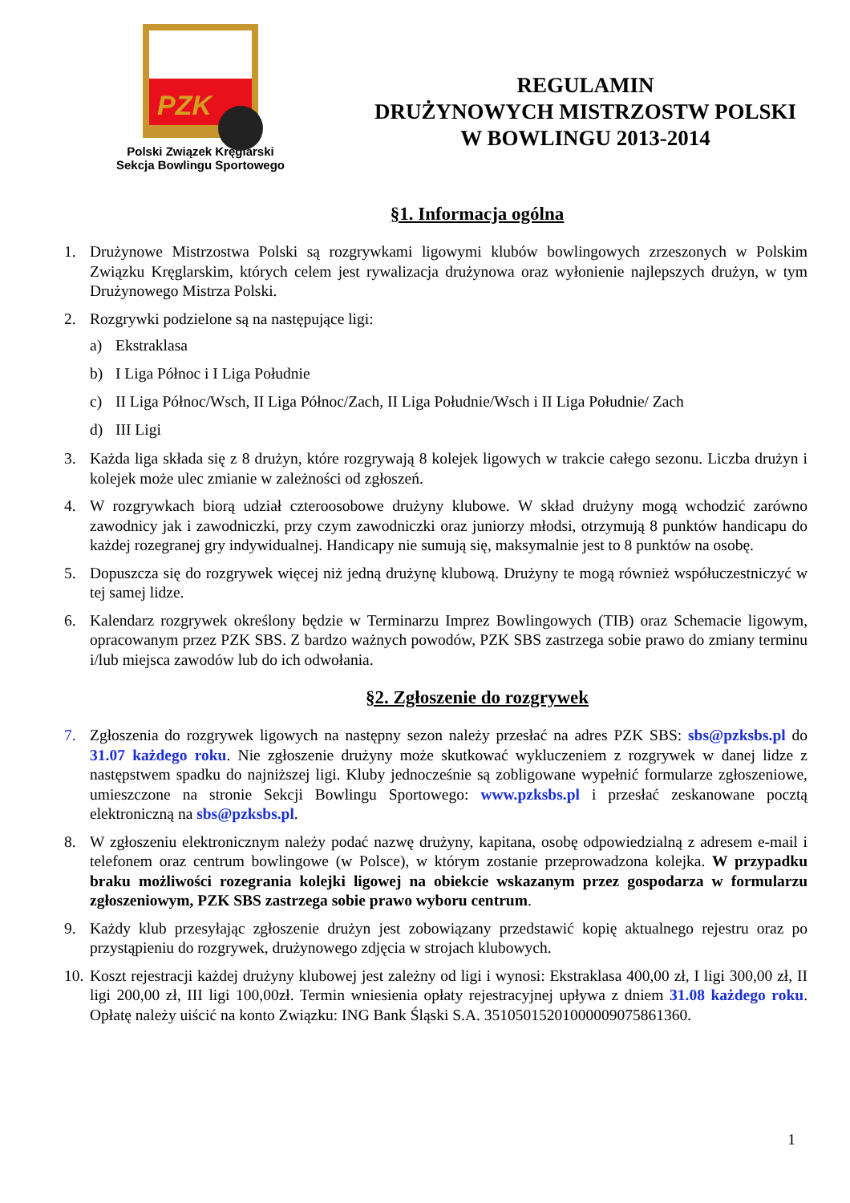PZK
Polski Związek Kręglarski
Sekcja Bowlingu Sportowego
REGULAMIN
DRUŻYNOWYCH MISTRZOSTW POLSKI
W BOWLINGU 2013-2014
§1. Informacja ogólna
1. Drużynowe Mistrzostwa Polski są rozgrywkami ligowymi klubów bowlingowych zrzeszonych w Polskim Związku Kręglarskim, których celem jest rywalizacja drużynowa oraz wyłonienie najlepszych drużyn, w tym Drużynowego Mistrza Polski.
2. Rozgrywki podzielone są na następujące ligi:
a) Ekstraklasa
b) I Liga Północ i I Liga Południe
c) II Liga Północ/Wsch, II Liga Północ/Zach, II Liga Południe/Wsch i II Liga Południe/ Zach
d) III Ligi
3. Każda liga składa się z 8 drużyn, które rozgrywają 8 kolejek ligowych w trakcie całego sezonu. Liczba drużyn i kolejek może ulec zmianie w zależności od zgłoszeń.
4. W rozgrywkach biorą udział czteroosobowe drużyny klubowe. W skład drużyny mogą wchodzić zarówno zawodnicy jak i zawodniczki, przy czym zawodniczki oraz juniorzy młodsi, otrzymują 8 punktów handicapu do każdej rozegranej gry indywidualnej. Handicapy nie sumują się, maksymalnie jest to 8 punktów na osobę.
5. Dopuszcza się do rozgrywek więcej niż jedną drużynę klubową. Drużyny te mogą również współuczestniczyć w tej samej lidze.
6. Kalendarz rozgrywek określony będzie w Terminarzu Imprez Bowlingowych (TIB) oraz Schemacie ligowym, opracowanym przez PZK SBS. Z bardzo ważnych powodów, PZK SBS zastrzega sobie prawo do zmiany terminu i/lub miejsca zawodów lub do ich odwołania.
§2. Zgłoszenie do rozgrywek
7. Zgłoszenia do rozgrywek ligowych na następny sezon należy przesłać na adres PZK SBS: sbs@pzksbs.pl do 31.07 każdego roku. Nie zgłoszenie drużyny może skutkować wykluczeniem z rozgrywek w danej lidze z następstwem spadku do najniższej ligi. Kluby jednocześnie są zobligowane wypełnić formularze zgłoszeniowe, umieszczone na stronie Sekcji Bowlingu Sportowego: www.pzksbs.pl i przesłać zeskanowane pocztą elektroniczną na sbs@pzksbs.pl.
8. W zgłoszeniu elektronicznym należy podać nazwę drużyny, kapitana, osobę odpowiedzialną z adresem e-mail i telefonem oraz centrum bowlingowe (w Polsce), w którym zostanie przeprowadzona kolejka. W przypadku braku możliwości rozegrania kolejki ligowej na obiekcie wskazanym przez gospodarza w formularzu zgłoszeniowym, PZK SBS zastrzega sobie prawo wyboru centrum.
9. Każdy klub przesyłając zgłoszenie drużyn jest zobowiązany przedstawić kopię aktualnego rejestru oraz po przystąpieniu do rozgrywek, drużynowego zdjęcia w strojach klubowych.
10. Koszt rejestracji każdej drużyny klubowej jest zależny od ligi i wynosi: Ekstraklasa 400,00 zł, I ligi 300,00 zł, II ligi 200,00 zł, III ligi 100,00zł. Termin wniesienia opłaty rejestracyjnej upływa z dniem 31.08 każdego roku. Opłatę należy uiścić na konto Związku: ING Bank Śląski S.A. 35105015201000009075861360.
1